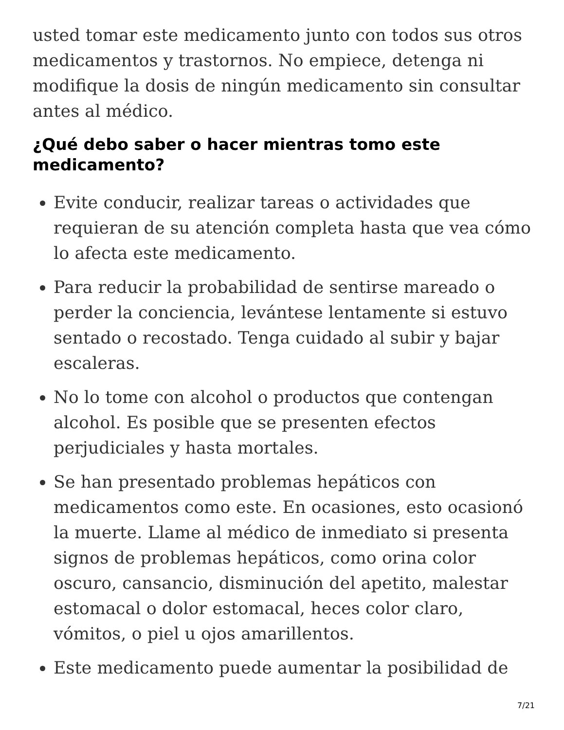usted tomar este medicamento junto con todos sus otros medicamentos y trastornos. No empiece, detenga ni modifique la dosis de ningún medicamento sin consultar antes al médico.
¿Qué debo saber o hacer mientras tomo este medicamento?
Evite conducir, realizar tareas o actividades que requieran de su atención completa hasta que vea cómo lo afecta este medicamento.
Para reducir la probabilidad de sentirse mareado o perder la conciencia, levántese lentamente si estuvo sentado o recostado. Tenga cuidado al subir y bajar escaleras.
No lo tome con alcohol o productos que contengan alcohol. Es posible que se presenten efectos perjudiciales y hasta mortales.
Se han presentado problemas hepáticos con medicamentos como este. En ocasiones, esto ocasionó la muerte. Llame al médico de inmediato si presenta signos de problemas hepáticos, como orina color oscuro, cansancio, disminución del apetito, malestar estomacal o dolor estomacal, heces color claro, vómitos, o piel u ojos amarillentos.
Este medicamento puede aumentar la posibilidad de
7/21